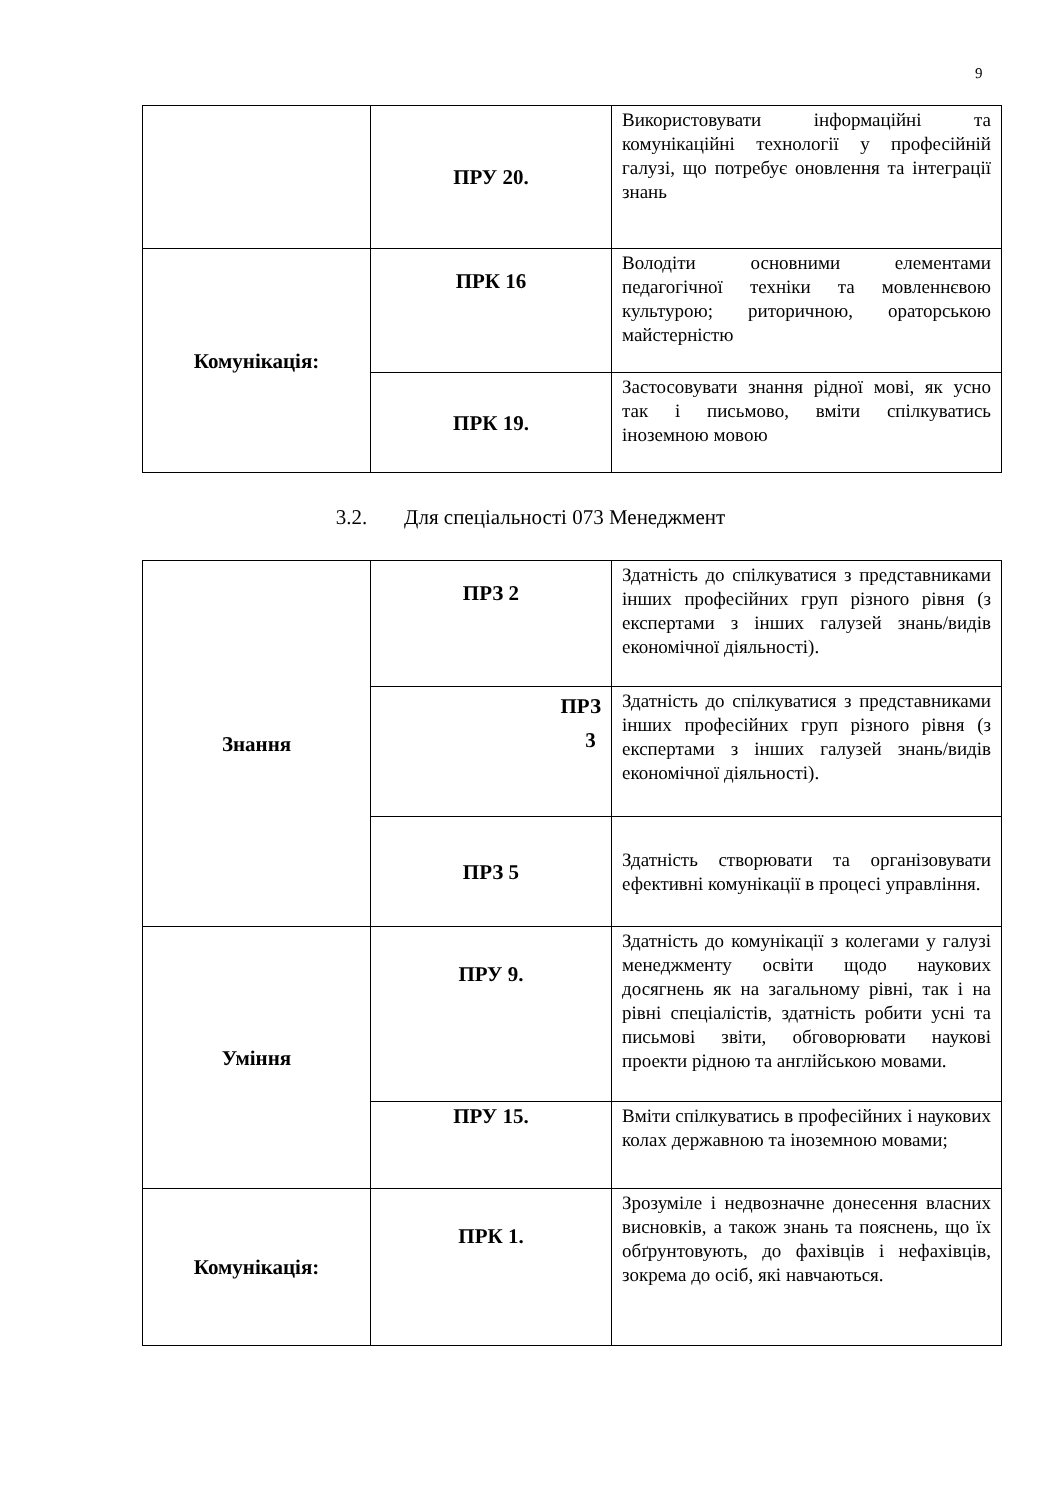9
| | ПРУ 20. | Використовувати інформаційні та комунікаційні технології у професійній галузі, що потребує оновлення та інтеграції знань |
| Комунікація: | ПРК 16 | Володіти основними елементами педагогічної техніки та мовленнєвою культурою; риторичною, ораторською майстерністю |
| | ПРК 19. | Застосовувати знання рідної мові, як усно так і письмово, вміти спілкуватись іноземною мовою |
3.2. Для спеціальності 073 Менеджмент
| Знання | ПРЗ 2 | Здатність до спілкуватися з представниками інших професійних груп різного рівня (з експертами з інших галузей знань/видів економічної діяльності). |
| | ПРЗ 3 | Здатність до спілкуватися з представниками інших професійних груп різного рівня (з експертами з інших галузей знань/видів економічної діяльності). |
| | ПРЗ 5 | Здатність створювати та організовувати ефективні комунікації в процесі управління. |
| Уміння | ПРУ 9. | Здатність до комунікації з колегами у галузі менеджменту освіти щодо наукових досягнень як на загальному рівні, так і на рівні спеціалістів, здатність робити усні та письмові звіти, обговорювати наукові проекти рідною та англійською мовами. |
| | ПРУ 15. | Вміти спілкуватись в професійних і наукових колах державною та іноземною мовами; |
| Комунікація: | ПРК 1. | Зрозуміле і недвозначне донесення власних висновків, а також знань та пояснень, що їх обґрунтовують, до фахівців і нефахівців, зокрема до осіб, які навчаються. |